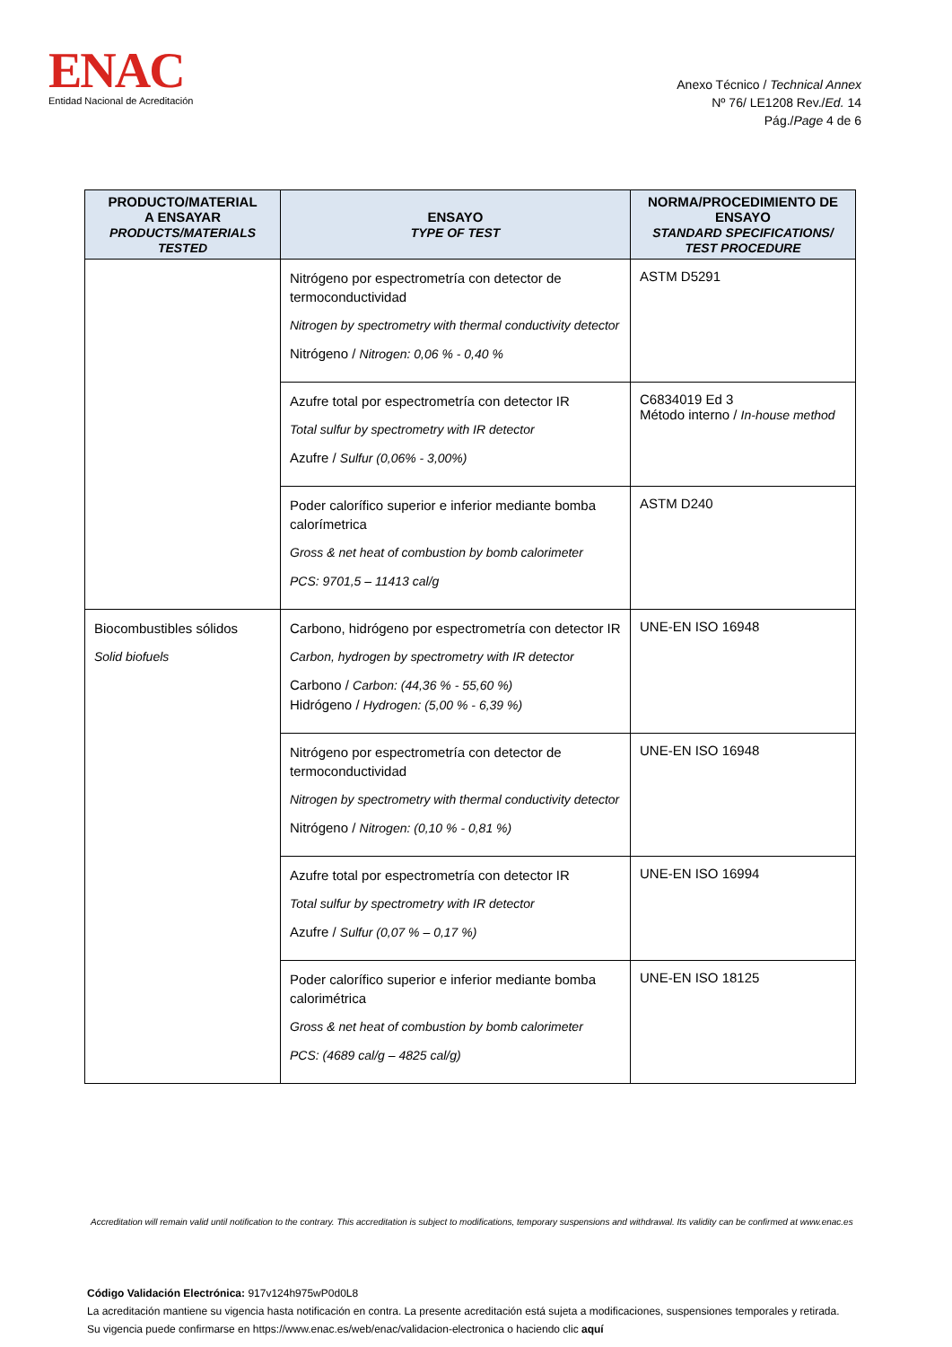ENAC
Entidad Nacional de Acreditación
Anexo Técnico / Technical Annex
Nº 76/ LE1208 Rev./Ed. 14
Pág./Page 4 de 6
| PRODUCTO/MATERIAL A ENSAYAR PRODUCTS/MATERIALS TESTED | ENSAYO TYPE OF TEST | NORMA/PROCEDIMIENTO DE ENSAYO STANDARD SPECIFICATIONS/ TEST PROCEDURE |
| --- | --- | --- |
| | Nitrógeno por espectrometría con detector de termoconductividad Nitrogen by spectrometry with thermal conductivity detector Nitrógeno / Nitrogen: 0,06 % - 0,40 % | ASTM D5291 |
| | Azufre total por espectrometría con detector IR Total sulfur by spectrometry with IR detector Azufre / Sulfur (0,06% - 3,00%) | C6834019 Ed 3 Método interno / In-house method |
| | Poder calorífico superior e inferior mediante bomba calorímetrica Gross & net heat of combustion by bomb calorimeter PCS: 9701,5 – 11413 cal/g | ASTM D240 |
| Biocombustibles sólidos Solid biofuels | Carbono, hidrógeno por espectrometría con detector IR Carbon, hydrogen by spectrometry with IR detector Carbono / Carbon: (44,36 % - 55,60 %) Hidrógeno / Hydrogen: (5,00 % - 6,39 %) | UNE-EN ISO 16948 |
| | Nitrógeno por espectrometría con detector de termoconductividad Nitrogen by spectrometry with thermal conductivity detector Nitrógeno / Nitrogen: (0,10 % - 0,81 %) | UNE-EN ISO 16948 |
| | Azufre total por espectrometría con detector IR Total sulfur by spectrometry with IR detector Azufre / Sulfur (0,07 % – 0,17 %) | UNE-EN ISO 16994 |
| | Poder calorífico superior e inferior mediante bomba calorimétrica Gross & net heat of combustion by bomb calorimeter PCS: (4689 cal/g – 4825 cal/g) | UNE-EN ISO 18125 |
Accreditation will remain valid until notification to the contrary. This accreditation is subject to modifications, temporary suspensions and withdrawal. Its validity can be confirmed at www.enac.es
Código Validación Electrónica: 917v124h975wP0d0L8
La acreditación mantiene su vigencia hasta notificación en contra. La presente acreditación está sujeta a modificaciones, suspensiones temporales y retirada.
Su vigencia puede confirmarse en https://www.enac.es/web/enac/validacion-electronica o haciendo clic aquí